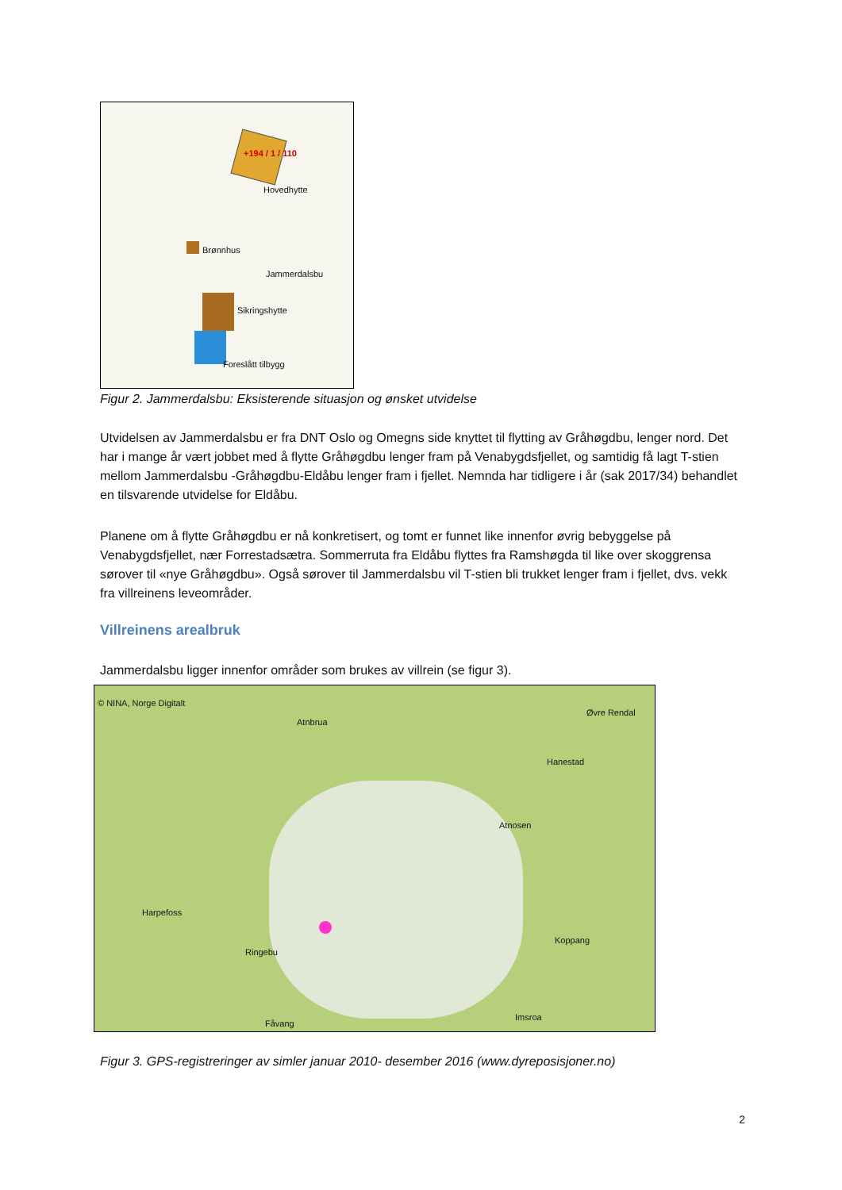+194 / 1 / 110
Hovedhytte
Brønnhus
Jammerdalsbu
Sikringshytte
Foreslått tilbygg
Figur 2. Jammerdalsbu: Eksisterende situasjon og ønsket utvidelse
Utvidelsen av Jammerdalsbu er fra DNT Oslo og Omegns side knyttet til flytting av Gråhøgdbu, lenger nord. Det har i mange år vært jobbet med å flytte Gråhøgdbu lenger fram på Venabygdsfjellet, og samtidig få lagt T-stien mellom Jammerdalsbu -Gråhøgdbu-Eldåbu lenger fram i fjellet. Nemnda har tidligere i år (sak 2017/34) behandlet en tilsvarende utvidelse for Eldåbu.
Planene om å flytte Gråhøgdbu er nå konkretisert, og tomt er funnet like innenfor øvrig bebyggelse på Venabygdsfjellet, nær Forrestadsætra. Sommerruta fra Eldåbu flyttes fra Ramshøgda til like over skoggrensa sørover til «nye Gråhøgdbu». Også sørover til Jammerdalsbu vil T-stien bli trukket lenger fram i fjellet, dvs. vekk fra villreinens leveområder.
Villreinens arealbruk
Jammerdalsbu ligger innenfor områder som brukes av villrein (se figur 3).
© NINA, Norge Digitalt
Atnbrua
Øvre Rendal
Hanestad
Atnosen
Harpefoss
Ringebu
Koppang
Fåvang
Imsroa
Figur 3. GPS-registreringer av simler januar 2010- desember 2016 (www.dyreposisjoner.no)
2